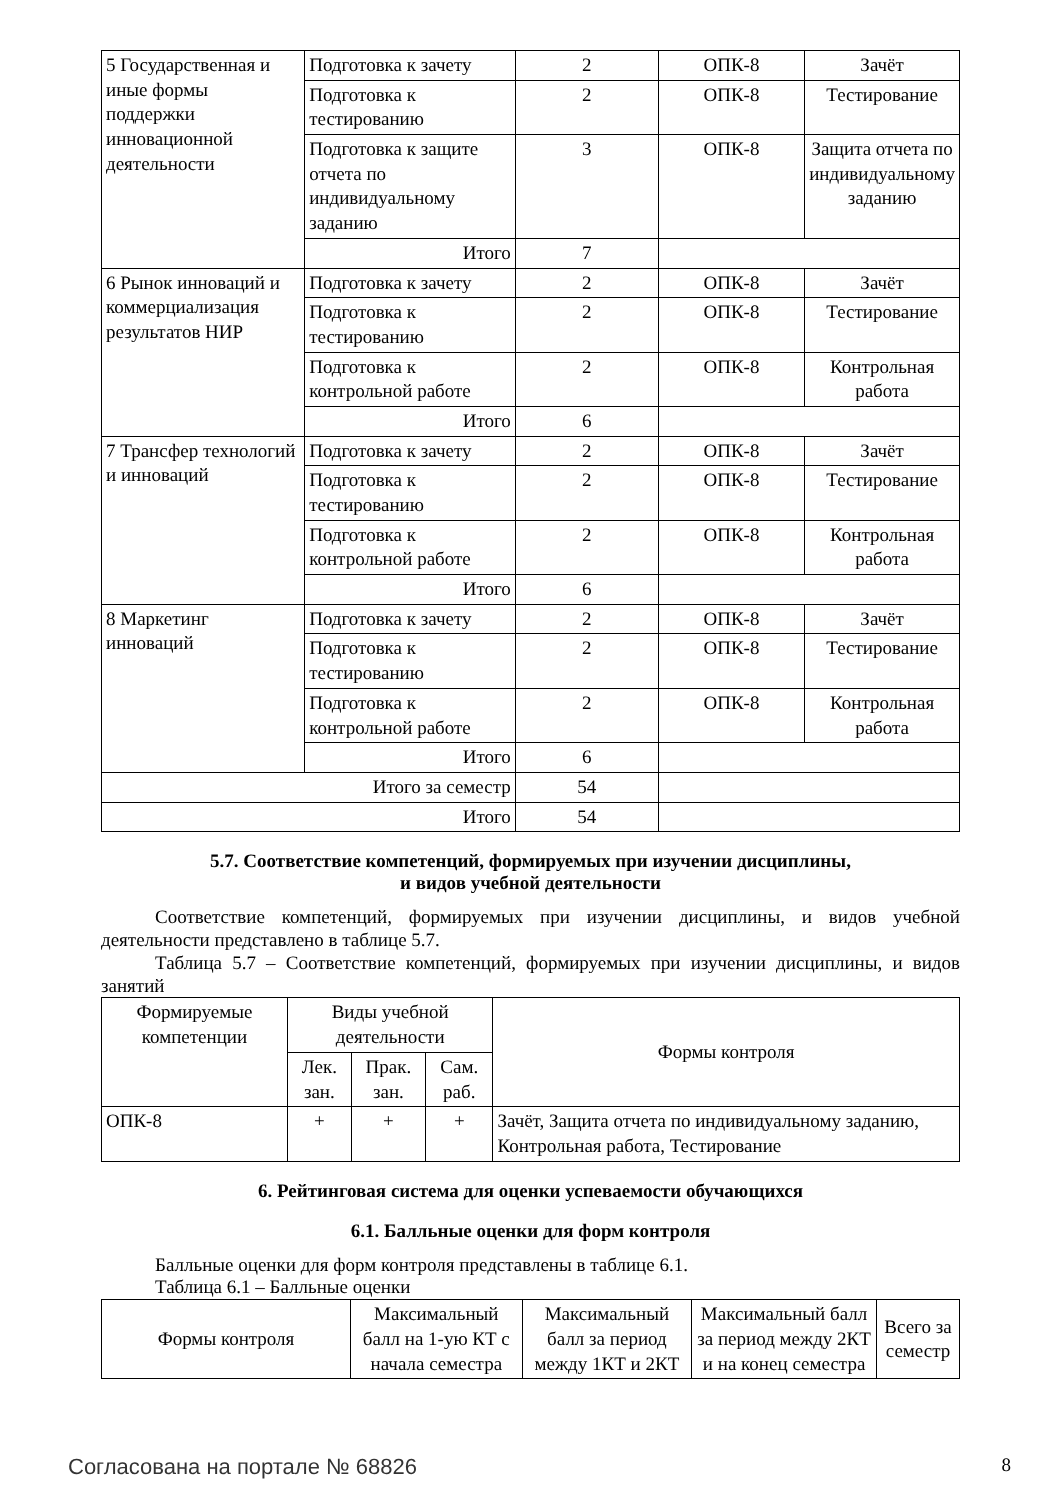| 5 Государственная и иные формы поддержки инновационной деятельности | Подготовка к зачету | 2 | ОПК-8 | Зачёт |
| | Подготовка к тестированию | 2 | ОПК-8 | Тестирование |
| | Подготовка к защите отчета по индивидуальному заданию | 3 | ОПК-8 | Защита отчета по индивидуальному заданию |
| | Итого | 7 | | |
| 6 Рынок инноваций и коммерциализация результатов НИР | Подготовка к зачету | 2 | ОПК-8 | Зачёт |
| | Подготовка к тестированию | 2 | ОПК-8 | Тестирование |
| | Подготовка к контрольной работе | 2 | ОПК-8 | Контрольная работа |
| | Итого | 6 | | |
| 7 Трансфер технологий и инноваций | Подготовка к зачету | 2 | ОПК-8 | Зачёт |
| | Подготовка к тестированию | 2 | ОПК-8 | Тестирование |
| | Подготовка к контрольной работе | 2 | ОПК-8 | Контрольная работа |
| | Итого | 6 | | |
| 8 Маркетинг инноваций | Подготовка к зачету | 2 | ОПК-8 | Зачёт |
| | Подготовка к тестированию | 2 | ОПК-8 | Тестирование |
| | Подготовка к контрольной работе | 2 | ОПК-8 | Контрольная работа |
| | Итого | 6 | | |
| Итого за семестр | | 54 | | |
| Итого | | 54 | | |
5.7. Соответствие компетенций, формируемых при изучении дисциплины,
и видов учебной деятельности
Соответствие компетенций, формируемых при изучении дисциплины, и видов учебной деятельности представлено в таблице 5.7.
Таблица 5.7 – Соответствие компетенций, формируемых при изучении дисциплины, и видов занятий
| Формируемые компетенции | Виды учебной деятельности | | | Формы контроля |
| --- | --- | --- | --- | --- |
| | Лек. зан. | Прак. зан. | Сам. раб. | |
| ОПК-8 | + | + | + | Зачёт, Защита отчета по индивидуальному заданию, Контрольная работа, Тестирование |
6. Рейтинговая система для оценки успеваемости обучающихся
6.1. Балльные оценки для форм контроля
Балльные оценки для форм контроля представлены в таблице 6.1.
Таблица 6.1 – Балльные оценки
| Формы контроля | Максимальный балл на 1-ую КТ с начала семестра | Максимальный балл за период между 1КТ и 2КТ | Максимальный балл за период между 2КТ и на конец семестра | Всего за семестр |
| --- | --- | --- | --- | --- |
Согласована на портале № 68826 8